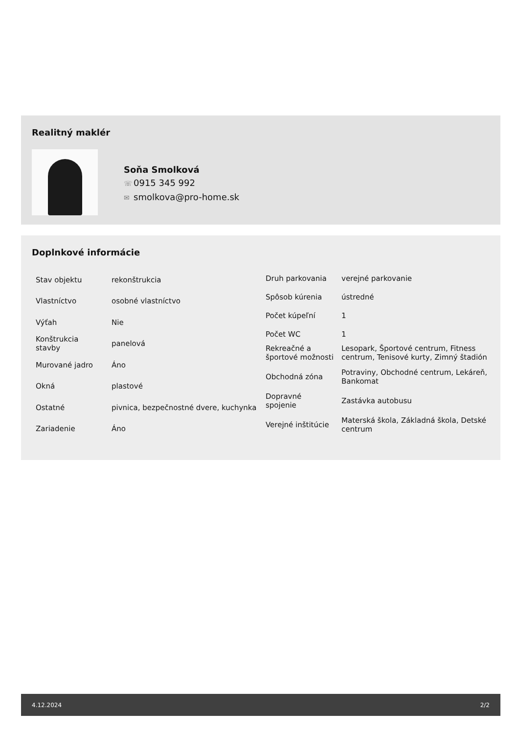Realitný maklér
Soňa Smolková
☏ 0915 345 992
✉ smolkova@pro-home.sk
Doplnkové informácie
| Stav objektu | rekonštrukcia |
| Vlastníctvo | osobné vlastníctvo |
| Výťah | Nie |
| Konštrukcia stavby | panelová |
| Murované jadro | Áno |
| Okná | plastové |
| Ostatné | pivnica, bezpečnostné dvere, kuchynka |
| Zariadenie | Áno |
| Druh parkovania | verejné parkovanie |
| Spôsob kúrenia | ústredné |
| Počet kúpeľní | 1 |
| Počet WC | 1 |
| Rekreačné a športové možnosti | Lesopark, Športové centrum, Fitness centrum, Tenisové kurty, Zimný štadión |
| Obchodná zóna | Potraviny, Obchodné centrum, Lekáreň, Bankomat |
| Dopravné spojenie | Zastávka autobusu |
| Verejné inštitúcie | Materská škola, Základná škola, Detské centrum |
4.12.2024 2/2